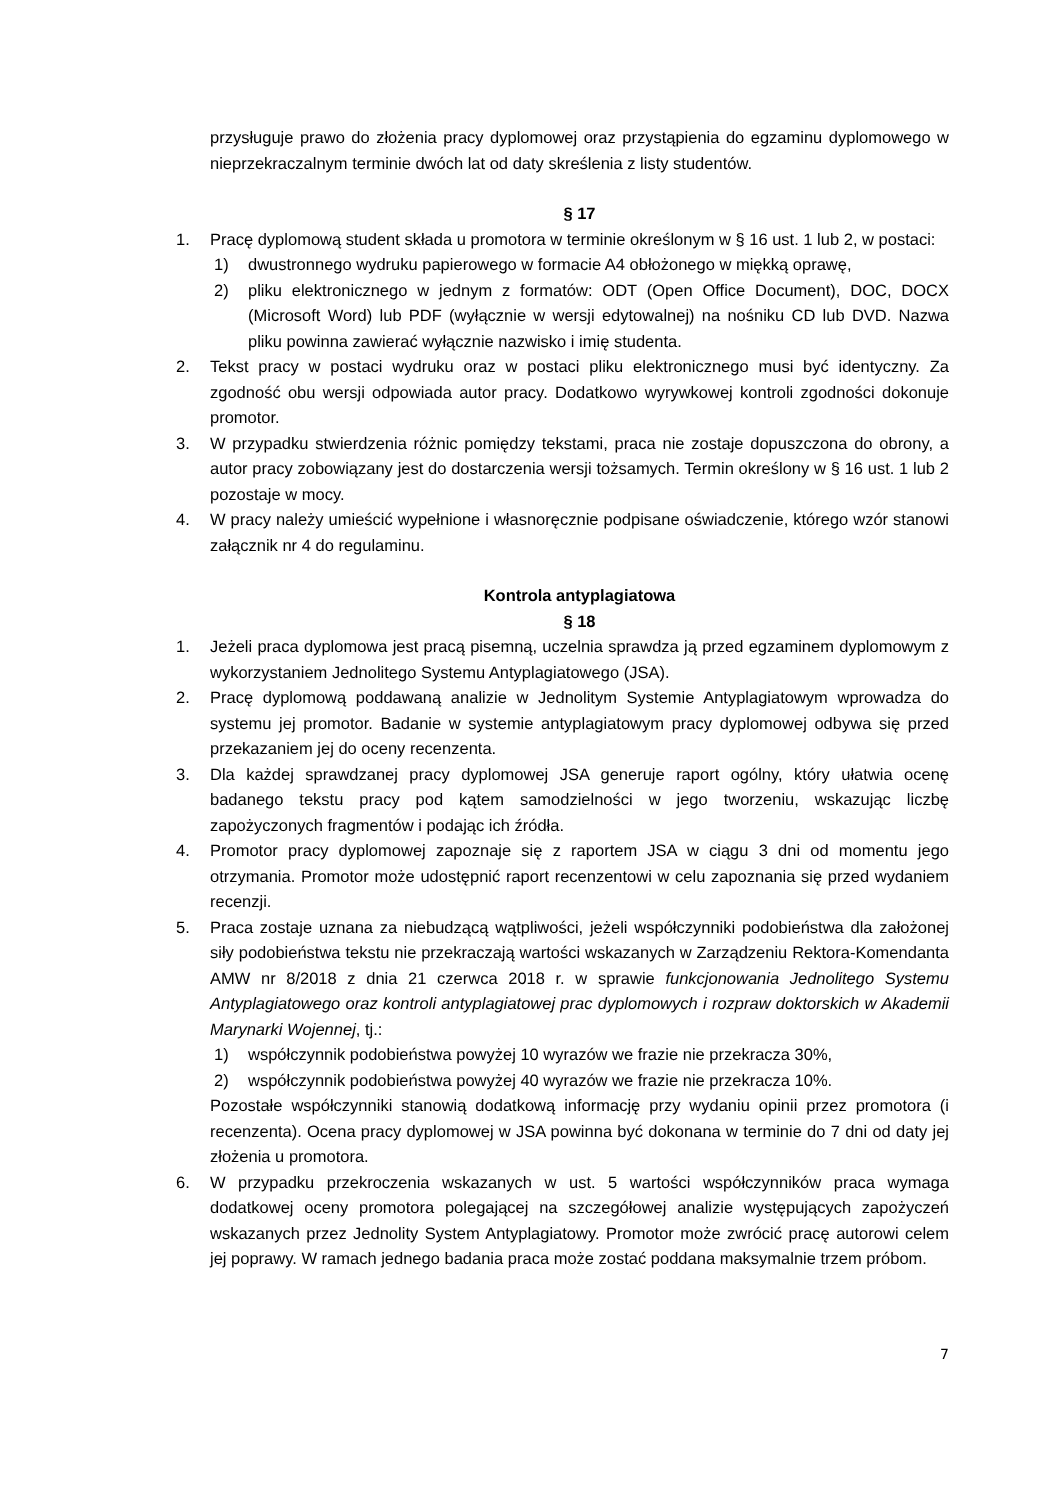przysługuje prawo do złożenia pracy dyplomowej oraz przystąpienia do egzaminu dyplomowego w nieprzekraczalnym terminie dwóch lat od daty skreślenia z listy studentów.
§ 17
1. Pracę dyplomową student składa u promotora w terminie określonym w § 16 ust. 1 lub 2, w postaci:
1) dwustronnego wydruku papierowego w formacie A4 obłożonego w miękką oprawę,
2) pliku elektronicznego w jednym z formatów: ODT (Open Office Document), DOC, DOCX (Microsoft Word) lub PDF (wyłącznie w wersji edytowalnej) na nośniku CD lub DVD. Nazwa pliku powinna zawierać wyłącznie nazwisko i imię studenta.
2. Tekst pracy w postaci wydruku oraz w postaci pliku elektronicznego musi być identyczny. Za zgodność obu wersji odpowiada autor pracy. Dodatkowo wyrywkowej kontroli zgodności dokonuje promotor.
3. W przypadku stwierdzenia różnic pomiędzy tekstami, praca nie zostaje dopuszczona do obrony, a autor pracy zobowiązany jest do dostarczenia wersji tożsamych. Termin określony w § 16 ust. 1 lub 2 pozostaje w mocy.
4. W pracy należy umieścić wypełnione i własnoręcznie podpisane oświadczenie, którego wzór stanowi załącznik nr 4 do regulaminu.
Kontrola antyplagiatowa
§ 18
1. Jeżeli praca dyplomowa jest pracą pisemną, uczelnia sprawdza ją przed egzaminem dyplomowym z wykorzystaniem Jednolitego Systemu Antyplagiatowego (JSA).
2. Pracę dyplomową poddawaną analizie w Jednolitym Systemie Antyplagiatowym wprowadza do systemu jej promotor. Badanie w systemie antyplagiatowym pracy dyplomowej odbywa się przed przekazaniem jej do oceny recenzenta.
3. Dla każdej sprawdzanej pracy dyplomowej JSA generuje raport ogólny, który ułatwia ocenę badanego tekstu pracy pod kątem samodzielności w jego tworzeniu, wskazując liczbę zapożyczonych fragmentów i podając ich źródła.
4. Promotor pracy dyplomowej zapoznaje się z raportem JSA w ciągu 3 dni od momentu jego otrzymania. Promotor może udostępnić raport recenzentowi w celu zapoznania się przed wydaniem recenzji.
5. Praca zostaje uznana za niebudzącą wątpliwości, jeżeli współczynniki podobieństwa dla założonej siły podobieństwa tekstu nie przekraczają wartości wskazanych w Zarządzeniu Rektora-Komendanta AMW nr 8/2018 z dnia 21 czerwca 2018 r. w sprawie funkcjonowania Jednolitego Systemu Antyplagiatowego oraz kontroli antyplagiatowej prac dyplomowych i rozpraw doktorskich w Akademii Marynarki Wojennej, tj.:
1) współczynnik podobieństwa powyżej 10 wyrazów we frazie nie przekracza 30%,
2) współczynnik podobieństwa powyżej 40 wyrazów we frazie nie przekracza 10%.
Pozostałe współczynniki stanowią dodatkową informację przy wydaniu opinii przez promotora (i recenzenta). Ocena pracy dyplomowej w JSA powinna być dokonana w terminie do 7 dni od daty jej złożenia u promotora.
6. W przypadku przekroczenia wskazanych w ust. 5 wartości współczynników praca wymaga dodatkowej oceny promotora polegającej na szczegółowej analizie występujących zapożyczeń wskazanych przez Jednolity System Antyplagiatowy. Promotor może zwrócić pracę autorowi celem jej poprawy. W ramach jednego badania praca może zostać poddana maksymalnie trzem próbom.
7